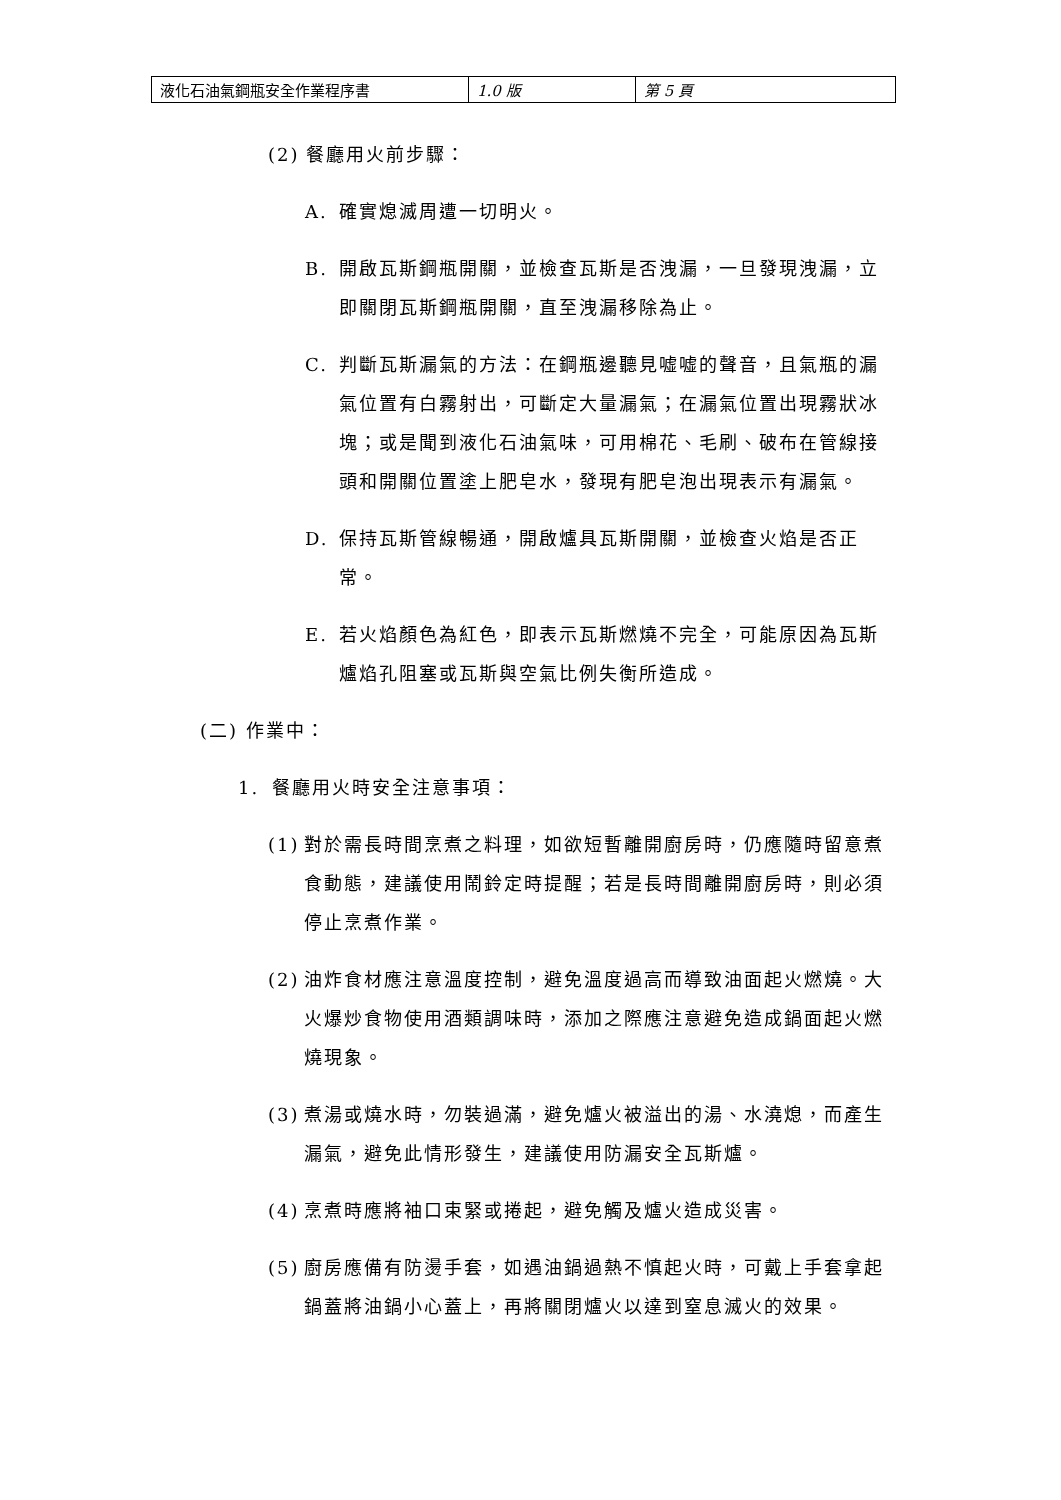| 液化石油氣鋼瓶安全作業程序書 | 1.0 版 | 第 5 頁 |
(2) 餐廳用火前步驟：
A. 確實熄滅周遭一切明火。
B. 開啟瓦斯鋼瓶開關，並檢查瓦斯是否洩漏，一旦發現洩漏，立即關閉瓦斯鋼瓶開關，直至洩漏移除為止。
C. 判斷瓦斯漏氣的方法：在鋼瓶邊聽見嘘嘘的聲音，且氣瓶的漏氣位置有白霧射出，可斷定大量漏氣；在漏氣位置出現霧狀冰 塊；或是聞到液化石油氣味，可用棉花、毛刷、破布在管線接頭和開關位置塗上肥皂水，發現有肥皂泡出現表示有漏氣。
D. 保持瓦斯管線暢通，開啟爐具瓦斯開關，並檢查火焰是否正常。
E. 若火焰顏色為紅色，即表示瓦斯燃燒不完全，可能原因為瓦斯爐焰孔阻塞或瓦斯與空氣比例失衡所造成。
(二) 作業中：
1. 餐廳用火時安全注意事項：
(1) 對於需長時間烹煮之料理，如欲短暫離開廚房時，仍應隨時留意煮食動態，建議使用鬧鈴定時提醒；若是長時間離開廚房時，則必須停止烹煮作業。
(2) 油炸食材應注意溫度控制，避免溫度過高而導致油面起火燃燒。大火爆炒食物使用酒類調味時，添加之際應注意避免造成鍋面起火燃燒現象。
(3) 煮湯或燒水時，勿裝過滿，避免爐火被溢出的湯、水澆熄，而產生漏氣，避免此情形發生，建議使用防漏安全瓦斯爐。
(4) 烹煮時應將袖口束緊或捲起，避免觸及爐火造成災害。
(5) 廚房應備有防燙手套，如遇油鍋過熱不慎起火時，可戴上手套拿起鍋蓋將油鍋小心蓋上，再將關閉爐火以達到窒息滅火的效果。